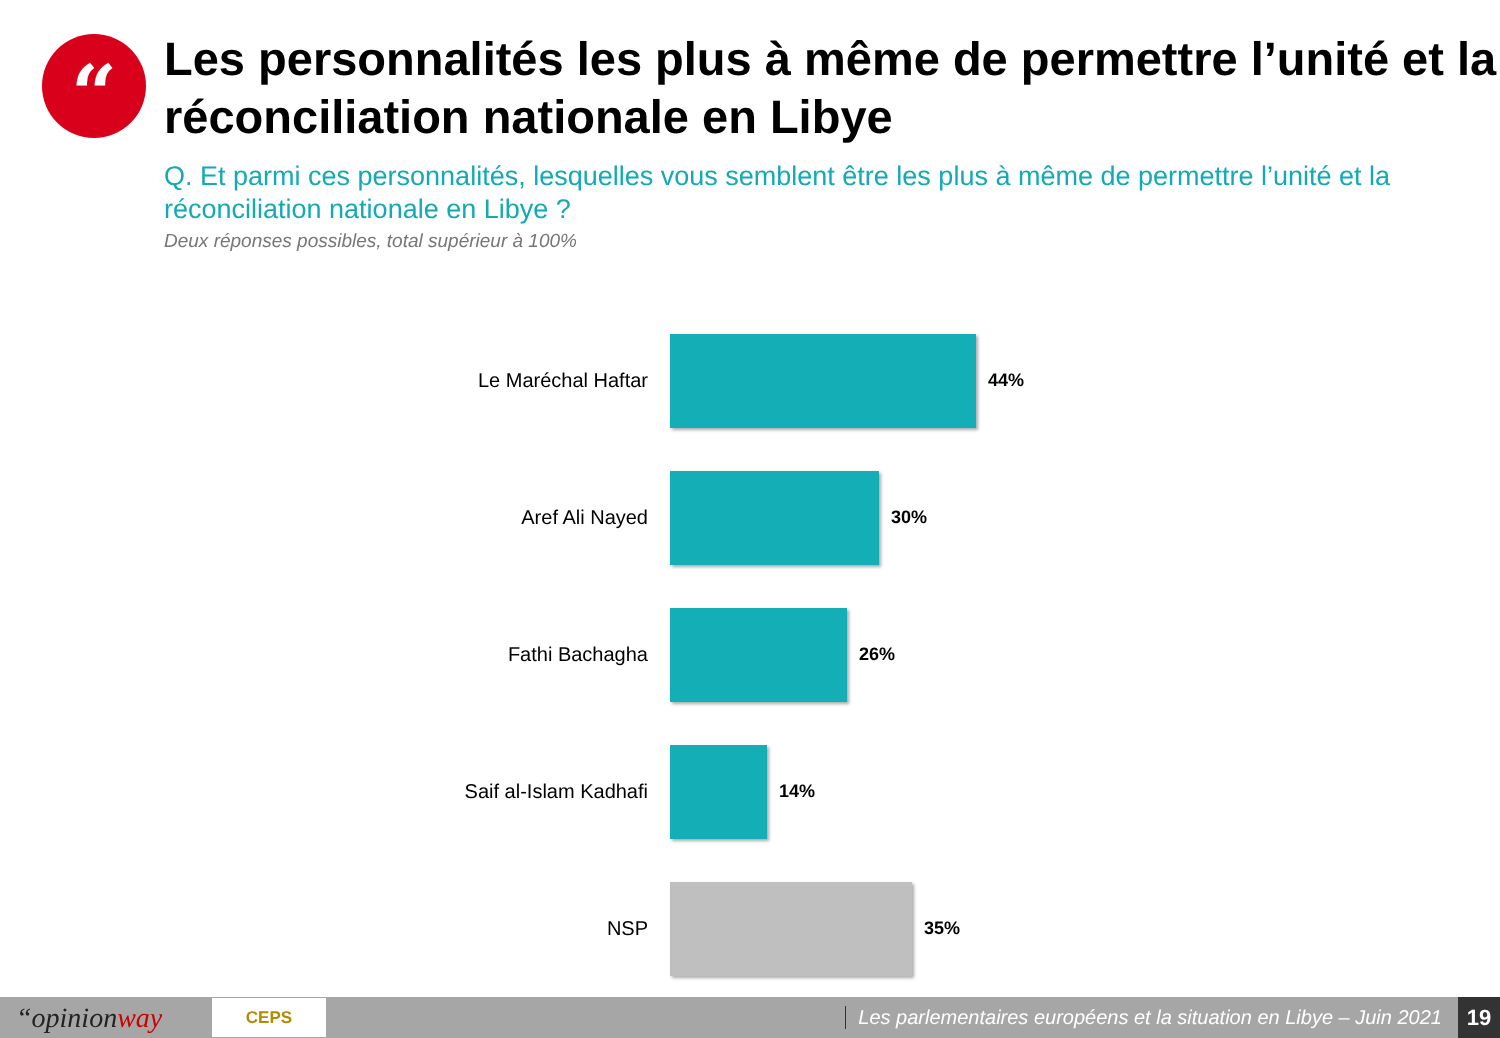“
Les personnalités les plus à même de permettre l’unité et la réconciliation nationale en Libye
Q. Et parmi ces personnalités, lesquelles vous semblent être les plus à même de permettre l’unité et la réconciliation nationale en Libye ?
Deux réponses possibles, total supérieur à 100%
Le Maréchal Haftar 44%
Aref Ali Nayed 30%
Fathi Bachagha 26%
Saif al-Islam Kadhafi 14%
NSP 35%
“opinionway
CEPS
Les parlementaires européens et la situation en Libye – Juin 2021
19